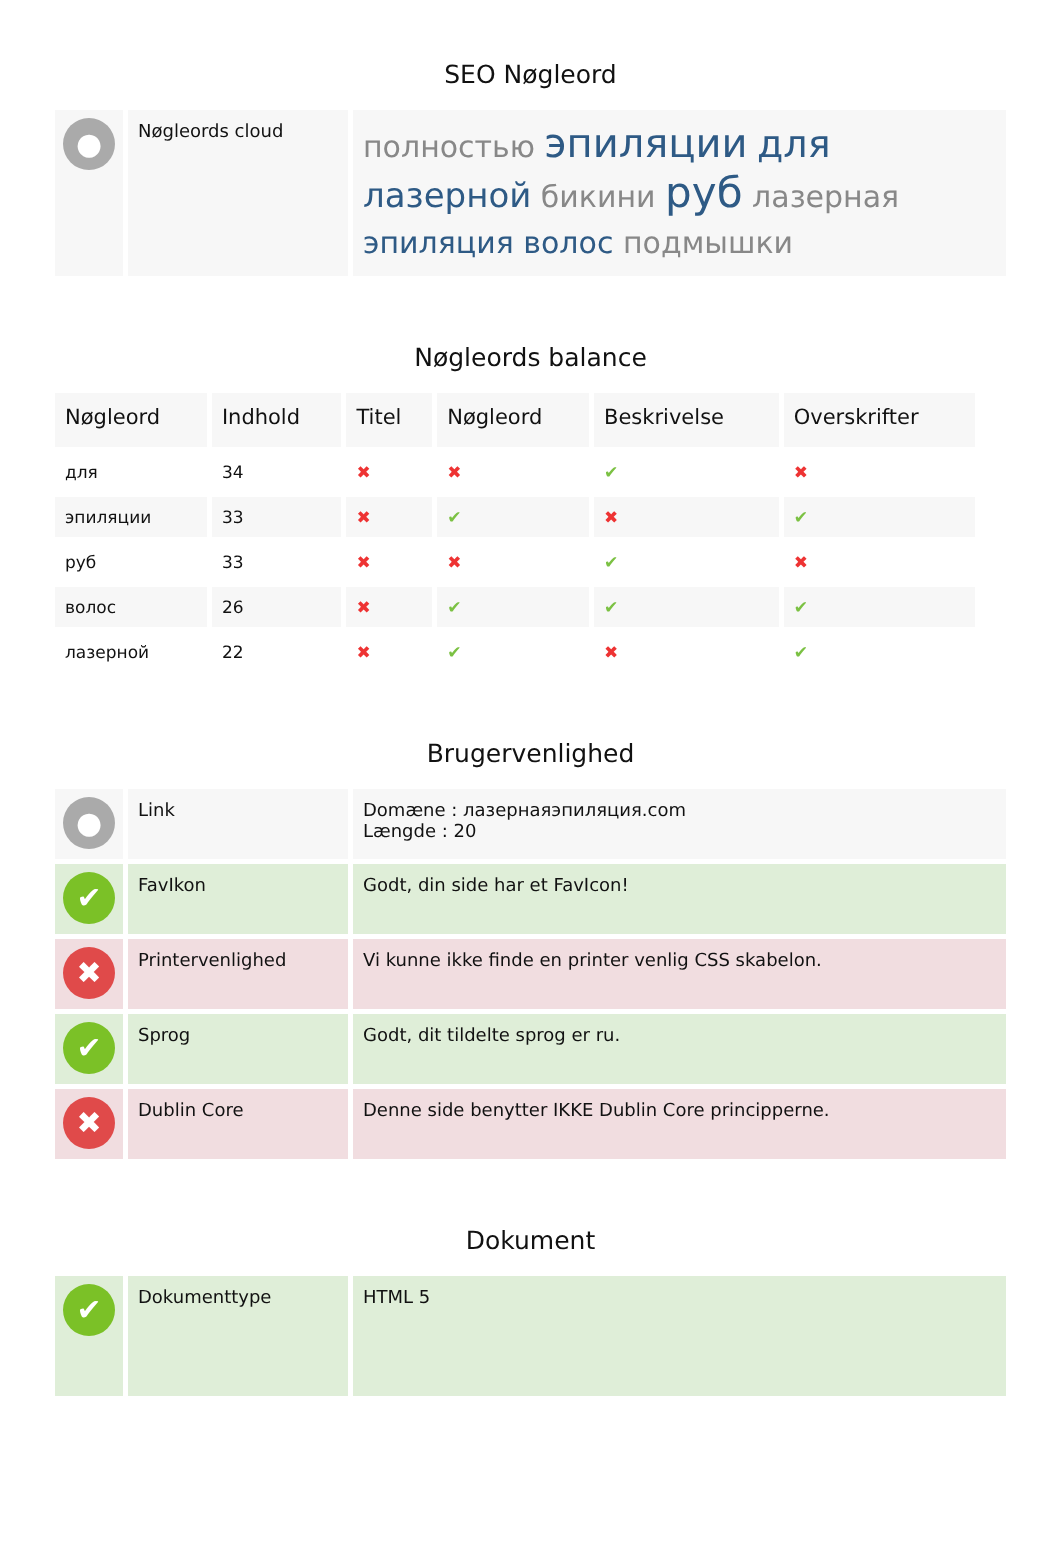SEO Nøgleord
| ● | Nøgleords cloud | полностью эпиляции для лазерной бикини руб лазерная эпиляция волос подмышки |
Nøgleords balance
| Nøgleord | Indhold | Titel | Nøgleord | Beskrivelse | Overskrifter |
| --- | --- | --- | --- | --- | --- |
| для | 34 | ✖ | ✖ | ✔ | ✖ |
| эпиляции | 33 | ✖ | ✔ | ✖ | ✔ |
| руб | 33 | ✖ | ✖ | ✔ | ✖ |
| волос | 26 | ✖ | ✔ | ✔ | ✔ |
| лазерной | 22 | ✖ | ✔ | ✖ | ✔ |
Brugervenlighed
| ● | Link | Domæne : лазернаяэпиляция.com Længde : 20 |
| ✔ | FavIkon | Godt, din side har et FavIcon! |
| ✖ | Printervenlighed | Vi kunne ikke finde en printer venlig CSS skabelon. |
| ✔ | Sprog | Godt, dit tildelte sprog er ru. |
| ✖ | Dublin Core | Denne side benytter IKKE Dublin Core principperne. |
Dokument
| ✔ | Dokumenttype | HTML 5 |